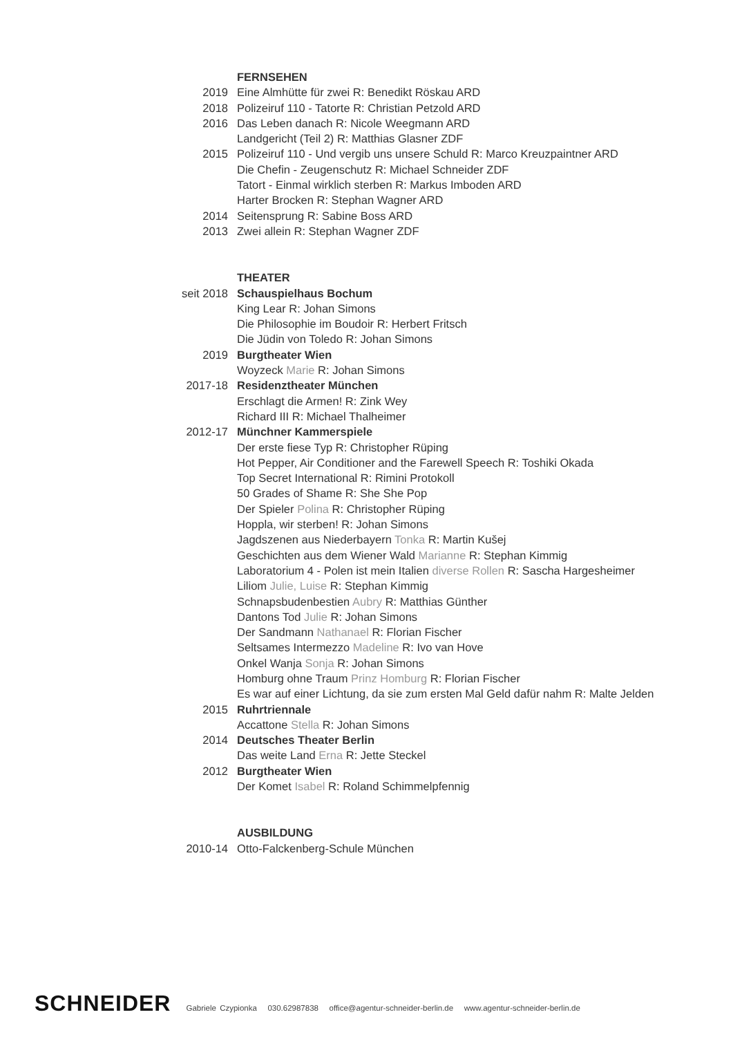FERNSEHEN
2019 Eine Almhütte für zwei R: Benedikt Röskau ARD
2018 Polizeiruf 110 - Tatorte R: Christian Petzold ARD
2016 Das Leben danach R: Nicole Weegmann ARD
Landgericht (Teil 2) R: Matthias Glasner ZDF
2015 Polizeiruf 110 - Und vergib uns unsere Schuld R: Marco Kreuzpaintner ARD
Die Chefin - Zeugenschutz R: Michael Schneider ZDF
Tatort - Einmal wirklich sterben R: Markus Imboden ARD
Harter Brocken R: Stephan Wagner ARD
2014 Seitensprung R: Sabine Boss ARD
2013 Zwei allein R: Stephan Wagner ZDF
THEATER
seit 2018 Schauspielhaus Bochum
King Lear R: Johan Simons
Die Philosophie im Boudoir R: Herbert Fritsch
Die Jüdin von Toledo R: Johan Simons
2019 Burgtheater Wien
Woyzeck Marie R: Johan Simons
2017-18 Residenztheater München
Erschlagt die Armen! R: Zink Wey
Richard III R: Michael Thalheimer
2012-17 Münchner Kammerspiele
Der erste fiese Typ R: Christopher Rüping
Hot Pepper, Air Conditioner and the Farewell Speech R: Toshiki Okada
Top Secret International R: Rimini Protokoll
50 Grades of Shame R: She She Pop
Der Spieler Polina R: Christopher Rüping
Hoppla, wir sterben! R: Johan Simons
Jagdszenen aus Niederbayern Tonka R: Martin Kušej
Geschichten aus dem Wiener Wald Marianne R: Stephan Kimmig
Laboratorium 4 - Polen ist mein Italien diverse Rollen R: Sascha Hargesheimer
Liliom Julie, Luise R: Stephan Kimmig
Schnapsbudenbestien Aubry R: Matthias Günther
Dantons Tod Julie R: Johan Simons
Der Sandmann Nathanael R: Florian Fischer
Seltsames Intermezzo Madeline R: Ivo van Hove
Onkel Wanja Sonja R: Johan Simons
Homburg ohne Traum Prinz Homburg R: Florian Fischer
Es war auf einer Lichtung, da sie zum ersten Mal Geld dafür nahm R: Malte Jelden
2015 Ruhrtriennale
Accattone Stella R: Johan Simons
2014 Deutsches Theater Berlin
Das weite Land Erna R: Jette Steckel
2012 Burgtheater Wien
Der Komet Isabel R: Roland Schimmelpfennig
AUSBILDUNG
2010-14 Otto-Falckenberg-Schule München
SCHNEIDER Gabriele Czypionka 030.62987838 office@agentur-schneider-berlin.de www.agentur-schneider-berlin.de